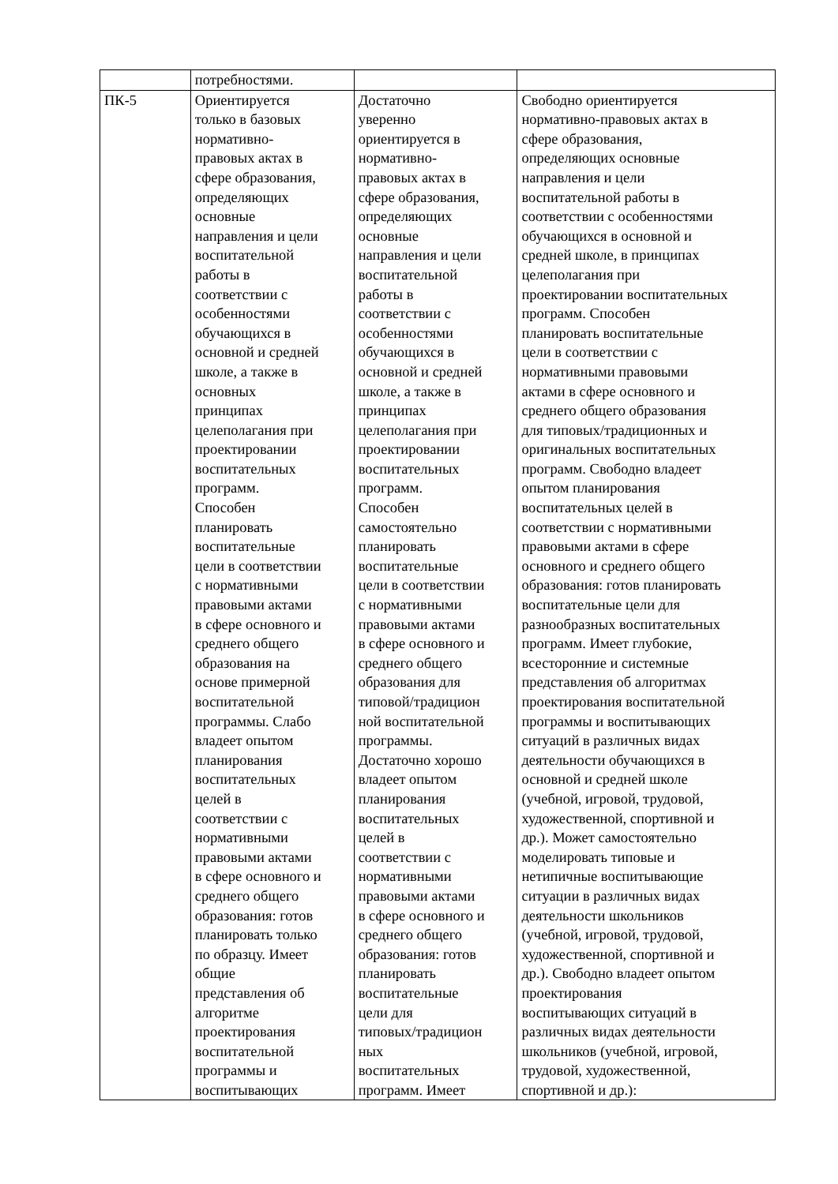| | потребностями. | | |
| ПК-5 | Ориентируется только в базовых нормативно- правовых актах в сфере образования, определяющих основные направления и цели воспитательной работы в соответствии с особенностями обучающихся в основной и средней школе, а также в основных принципах целеполагания при проектировании воспитательных программ. Способен планировать воспитательные цели в соответствии с нормативными правовыми актами в сфере основного и среднего общего образования на основе примерной воспитательной программы. Слабо владеет опытом планирования воспитательных целей в соответствии с нормативными правовыми актами в сфере основного и среднего общего образования: готов планировать только по образцу. Имеет общие представления об алгоритме проектирования воспитательной программы и воспитывающих | Достаточно уверенно ориентируется в нормативно- правовых актах в сфере образования, определяющих основные направления и цели воспитательной работы в соответствии с особенностями обучающихся в основной и средней школе, а также в принципах целеполагания при проектировании воспитательных программ. Способен самостоятельно планировать воспитательные цели в соответствии с нормативными правовыми актами в сфере основного и среднего общего образования для типовой/традицион ной воспитательной программы. Достаточно хорошо владеет опытом планирования воспитательных целей в соответствии с нормативными правовыми актами в сфере основного и среднего общего образования: готов планировать воспитательные цели для типовых/традицион ных воспитательных программ. Имеет | Свободно ориентируется нормативно-правовых актах в сфере образования, определяющих основные направления и цели воспитательной работы в соответствии с особенностями обучающихся в основной и средней школе, в принципах целеполагания при проектировании воспитательных программ. Способен планировать воспитательные цели в соответствии с нормативными правовыми актами в сфере основного и среднего общего образования для типовых/традиционных и оригинальных воспитательных программ. Свободно владеет опытом планирования воспитательных целей в соответствии с нормативными правовыми актами в сфере основного и среднего общего образования: готов планировать воспитательные цели для разнообразных воспитательных программ. Имеет глубокие, всесторонние и системные представления об алгоритмах проектирования воспитательной программы и воспитывающих ситуаций в различных видах деятельности обучающихся в основной и средней школе (учебной, игровой, трудовой, художественной, спортивной и др.). Может самостоятельно моделировать типовые и нетипичные воспитывающие ситуации в различных видах деятельности школьников (учебной, игровой, трудовой, художественной, спортивной и др.). Свободно владеет опытом проектирования воспитывающих ситуаций в различных видах деятельности школьников (учебной, игровой, трудовой, художественной, спортивной и др.): |